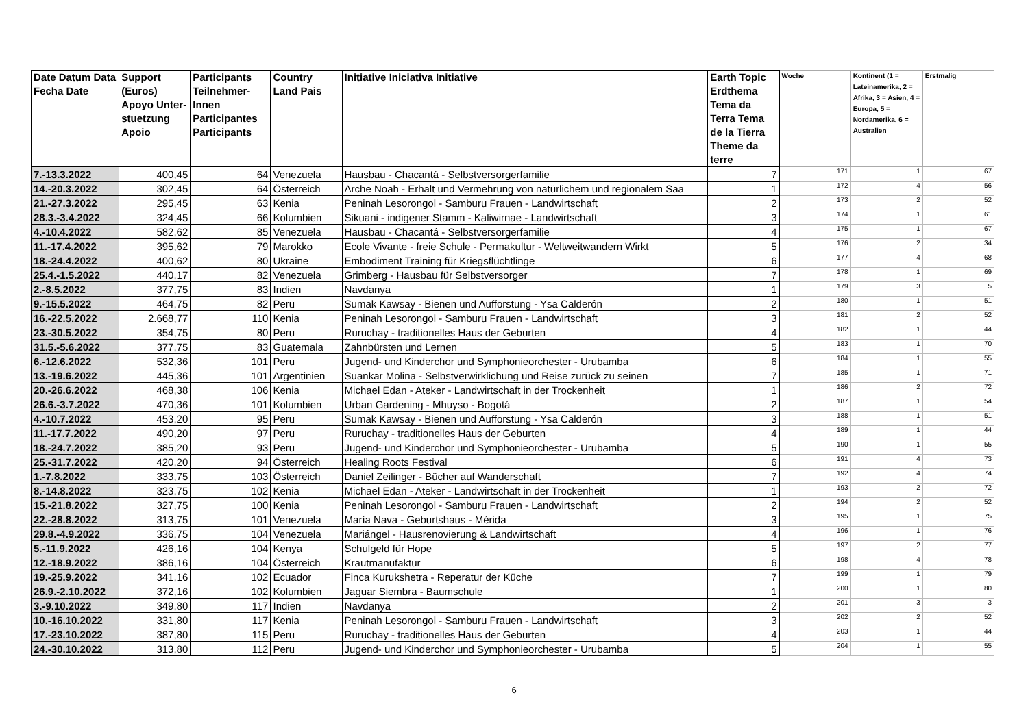| Date Datum Data Fecha Date | Support (Euros) Apoyo Unter-stuetzung Apoio | Participants Teilnehmer-Innen Participantes Participants | Country Land Pais | Initiative Iniciativa Initiative | Earth Topic Erdthema Tema da Terra Tema de la Tierra Theme da terre | Woche | Kontinent (1 = Lateinamerika, 2 = Afrika, 3 = Asien, 4 = Europa, 5 = Nordamerika, 6 = Australien | Erstmalig |
| --- | --- | --- | --- | --- | --- | --- | --- | --- |
| 7.-13.3.2022 | 400,45 | 64 | Venezuela | Hausbau - Chacantá - Selbstversorgerfamilie | 7 | 171 | 1 | 67 |
| 14.-20.3.2022 | 302,45 | 64 | Österreich | Arche Noah - Erhalt und Vermehrung von natürlichem und regionalem Saa | 1 | 172 | 4 | 56 |
| 21.-27.3.2022 | 295,45 | 63 | Kenia | Peninah Lesorongol - Samburu Frauen - Landwirtschaft | 2 | 173 | 2 | 52 |
| 28.3.-3.4.2022 | 324,45 | 66 | Kolumbien | Sikuani - indigener Stamm - Kaliwirnae - Landwirtschaft | 3 | 174 | 1 | 61 |
| 4.-10.4.2022 | 582,62 | 85 | Venezuela | Hausbau - Chacantá - Selbstversorgerfamilie | 4 | 175 | 1 | 67 |
| 11.-17.4.2022 | 395,62 | 79 | Marokko | Ecole Vivante - freie Schule - Permakultur - Weltweitwandern Wirkt | 5 | 176 | 2 | 34 |
| 18.-24.4.2022 | 400,62 | 80 | Ukraine | Embodiment Training für Kriegsflüchtlinge | 6 | 177 | 4 | 68 |
| 25.4.-1.5.2022 | 440,17 | 82 | Venezuela | Grimberg - Hausbau für Selbstversorger | 7 | 178 | 1 | 69 |
| 2.-8.5.2022 | 377,75 | 83 | Indien | Navdanya | 1 | 179 | 3 | 5 |
| 9.-15.5.2022 | 464,75 | 82 | Peru | Sumak Kawsay - Bienen und Aufforstung - Ysa Calderón | 2 | 180 | 1 | 51 |
| 16.-22.5.2022 | 2.668,77 | 110 | Kenia | Peninah Lesorongol - Samburu Frauen - Landwirtschaft | 3 | 181 | 2 | 52 |
| 23.-30.5.2022 | 354,75 | 80 | Peru | Ruruchay - traditionelles Haus der Geburten | 4 | 182 | 1 | 44 |
| 31.5.-5.6.2022 | 377,75 | 83 | Guatemala | Zahnbürsten und Lernen | 5 | 183 | 1 | 70 |
| 6.-12.6.2022 | 532,36 | 101 | Peru | Jugend- und Kinderchor und Symphonieorchester - Urubamba | 6 | 184 | 1 | 55 |
| 13.-19.6.2022 | 445,36 | 101 | Argentinien | Suankar Molina - Selbstverwirklichung und Reise zurück zu seinen | 7 | 185 | 1 | 71 |
| 20.-26.6.2022 | 468,38 | 106 | Kenia | Michael Edan - Ateker - Landwirtschaft in der Trockenheit | 1 | 186 | 2 | 72 |
| 26.6.-3.7.2022 | 470,36 | 101 | Kolumbien | Urban Gardening - Mhuyso - Bogotá | 2 | 187 | 1 | 54 |
| 4.-10.7.2022 | 453,20 | 95 | Peru | Sumak Kawsay - Bienen und Aufforstung - Ysa Calderón | 3 | 188 | 1 | 51 |
| 11.-17.7.2022 | 490,20 | 97 | Peru | Ruruchay - traditionelles Haus der Geburten | 4 | 189 | 1 | 44 |
| 18.-24.7.2022 | 385,20 | 93 | Peru | Jugend- und Kinderchor und Symphonieorchester - Urubamba | 5 | 190 | 1 | 55 |
| 25.-31.7.2022 | 420,20 | 94 | Österreich | Healing Roots Festival | 6 | 191 | 4 | 73 |
| 1.-7.8.2022 | 333,75 | 103 | Österreich | Daniel Zeilinger - Bücher auf Wanderschaft | 7 | 192 | 4 | 74 |
| 8.-14.8.2022 | 323,75 | 102 | Kenia | Michael Edan - Ateker - Landwirtschaft in der Trockenheit | 1 | 193 | 2 | 72 |
| 15.-21.8.2022 | 327,75 | 100 | Kenia | Peninah Lesorongol - Samburu Frauen - Landwirtschaft | 2 | 194 | 2 | 52 |
| 22.-28.8.2022 | 313,75 | 101 | Venezuela | María Nava - Geburtshaus - Mérida | 3 | 195 | 1 | 75 |
| 29.8.-4.9.2022 | 336,75 | 104 | Venezuela | Mariángel - Hausrenovierung & Landwirtschaft | 4 | 196 | 1 | 76 |
| 5.-11.9.2022 | 426,16 | 104 | Kenya | Schulgeld für Hope | 5 | 197 | 2 | 77 |
| 12.-18.9.2022 | 386,16 | 104 | Österreich | Krautmanufaktur | 6 | 198 | 4 | 78 |
| 19.-25.9.2022 | 341,16 | 102 | Ecuador | Finca Kurukshetra - Reperatur der Küche | 7 | 199 | 1 | 79 |
| 26.9.-2.10.2022 | 372,16 | 102 | Kolumbien | Jaguar Siembra - Baumschule | 1 | 200 | 1 | 80 |
| 3.-9.10.2022 | 349,80 | 117 | Indien | Navdanya | 2 | 201 | 3 | 3 |
| 10.-16.10.2022 | 331,80 | 117 | Kenia | Peninah Lesorongol - Samburu Frauen - Landwirtschaft | 3 | 202 | 2 | 52 |
| 17.-23.10.2022 | 387,80 | 115 | Peru | Ruruchay - traditionelles Haus der Geburten | 4 | 203 | 1 | 44 |
| 24.-30.10.2022 | 313,80 | 112 | Peru | Jugend- und Kinderchor und Symphonieorchester - Urubamba | 5 | 204 | 1 | 55 |
6